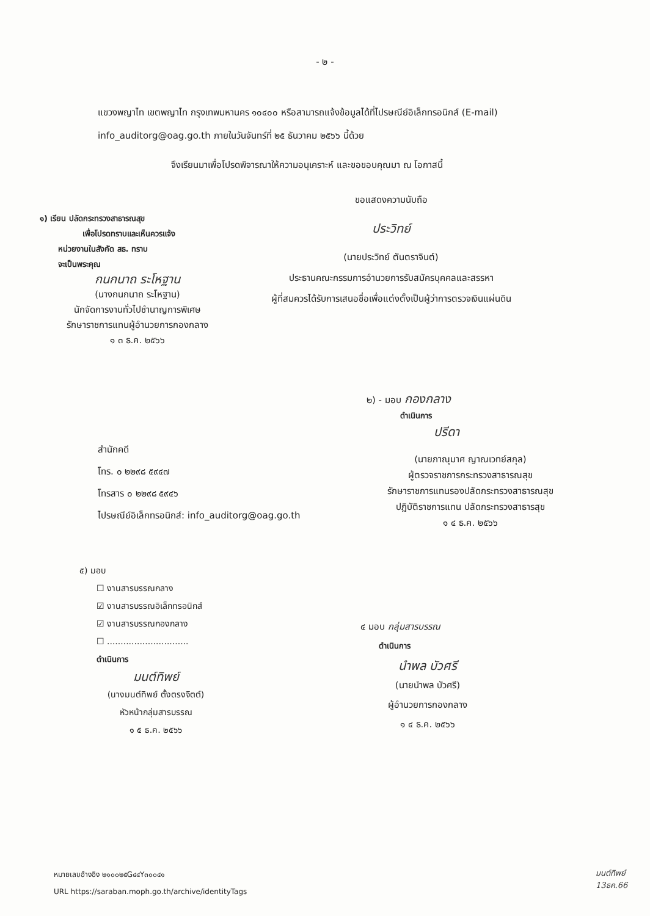- ๒ -
แขวงพญาไท เขตพญาไท กรุงเทพมหานคร ๑๐๔๐๐ หรือสามารถแจ้งข้อมูลได้ที่ไปรษณีย์อิเล็กทรอนิกส์ (E-mail) info_auditorg@oag.go.th ภายในวันจันทร์ที่ ๒๕ ธันวาคม ๒๕๖๖ นี้ด้วย
จึงเรียนมาเพื่อโปรดพิจารณาให้ความอนุเคราะห์ และขอขอบคุณมา ณ โอกาสนี้
ขอแสดงความนับถือ
ประวิทย์
(นายประวิทย์ ตันตราจินต์)
ประธานคณะกรรมการอำนวยการรับสมัครบุคคลและสรรหา
ผู้ที่สมควรได้รับการเสนอชื่อเพื่อแต่งตั้งเป็นผู้ว่าการตรวจเงินแผ่นดิน
๑) เรียน ปลัดกระทรวงสาธารณสุข
เพื่อโปรดทราบและเห็นควรแจ้ง
หน่วยงานในสังกัด สธ. ทราบ
จะเป็นพระคุณ
กนกนาถ ระโหฐาน
(นางกนกนาถ ระโหฐาน)
นักจัดการงานทั่วไปชำนาญการพิเศษ
รักษาราชการแทนผู้อำนวยการกองกลาง
๑ ๓ ธ.ค. ๒๕๖๖
๒) - มอบ กองกลาง
ดำเนินการ
ปรีดา
(นายภาณุมาศ ญาณเวทย์สกุล)
ผู้ตรวจราชการกระทรวงสาธารณสุข
รักษาราชการแทนรองปลัดกระทรวงสาธารณสุข
ปฏิบัติราชการแทน ปลัดกระทรวงสาธารสุข
๑ ๔ ธ.ค. ๒๕๖๖
สำนักคดี
โทร. ๐ ๒๒๙๘ ๕๙๔๗
โทรสาร ๐ ๒๒๙๘ ๕๙๔๖
ไปรษณีย์อิเล็กทรอนิกส์: info_auditorg@oag.go.th
๕) มอบ
☐ งานสารบรรณกลาง
☑ งานสารบรรณอิเล็กทรอนิกส์
☑ งานสารบรรณกองกลาง
☐ ..............................
ดำเนินการ
มนต์ทิพย์
(นางมนต์ทิพย์ ตั้งตรงจิตต์)
หัวหน้ากลุ่มสารบรรณ
๑ ๕ ธ.ค. ๒๕๖๖
๔ มอบ กลุ่มสารบรรณ
ดำเนินการ
นำพล บัวศรี
(นายนำพล บัวศรี)
ผู้อำนวยการกองกลาง
๑ ๔ ธ.ค. ๒๕๖๖
หมายเลขอ้างอิง ๒๑๐๐๒๕G๔๔Y๓๐๐๔๑
URL https://saraban.moph.go.th/archive/identityTags
มนต์ทิพย์
13ธค.66